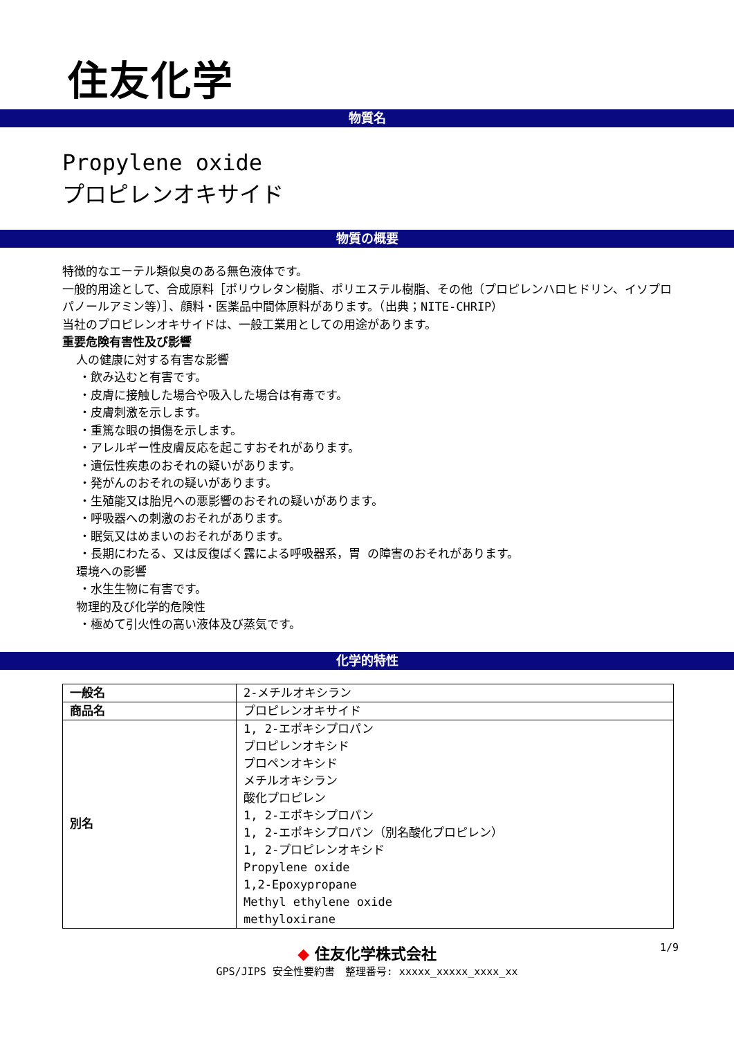住友化学
物質名
Propylene oxide
プロピレンオキサイド
物質の概要
特徴的なエーテル類似臭のある無色液体です。
一般的用途として、合成原料［ポリウレタン樹脂、ポリエステル樹脂、その他（プロピレンハロヒドリン、イソプロパノールアミン等）］、顔料・医薬品中間体原料があります。（出典；NITE-CHRIP）
当社のプロピレンオキサイドは、一般工業用としての用途があります。
重要危険有害性及び影響
人の健康に対する有害な影響
・飲み込むと有害です。
・皮膚に接触した場合や吸入した場合は有毒です。
・皮膚刺激を示します。
・重篤な眼の損傷を示します。
・アレルギー性皮膚反応を起こすおそれがあります。
・遺伝性疾患のおそれの疑いがあります。
・発がんのおそれの疑いがあります。
・生殖能又は胎児への悪影響のおそれの疑いがあります。
・呼吸器への刺激のおそれがあります。
・眠気又はめまいのおそれがあります。
・長期にわたる、又は反復ばく露による呼吸器系，胃 の障害のおそれがあります。
環境への影響
・水生生物に有害です。
物理的及び化学的危険性
・極めて引火性の高い液体及び蒸気です。
化学的特性
| 一般名 | 2-メチルオキシラン |
| 商品名 | プロピレンオキサイド |
| 別名 | 1, 2-エポキシプロパン プロピレンオキシド プロペンオキシド メチルオキシラン 酸化プロピレン 1, 2-エポキシプロパン 1, 2-エポキシプロパン（別名酸化プロピレン） 1, 2-プロピレンオキシド Propylene oxide 1,2-Epoxypropane Methyl ethylene oxide methyloxirane |
◆ 住友化学株式会社
1/9
GPS/JIPS 安全性要約書　整理番号: xxxxx_xxxxx_xxxx_xx